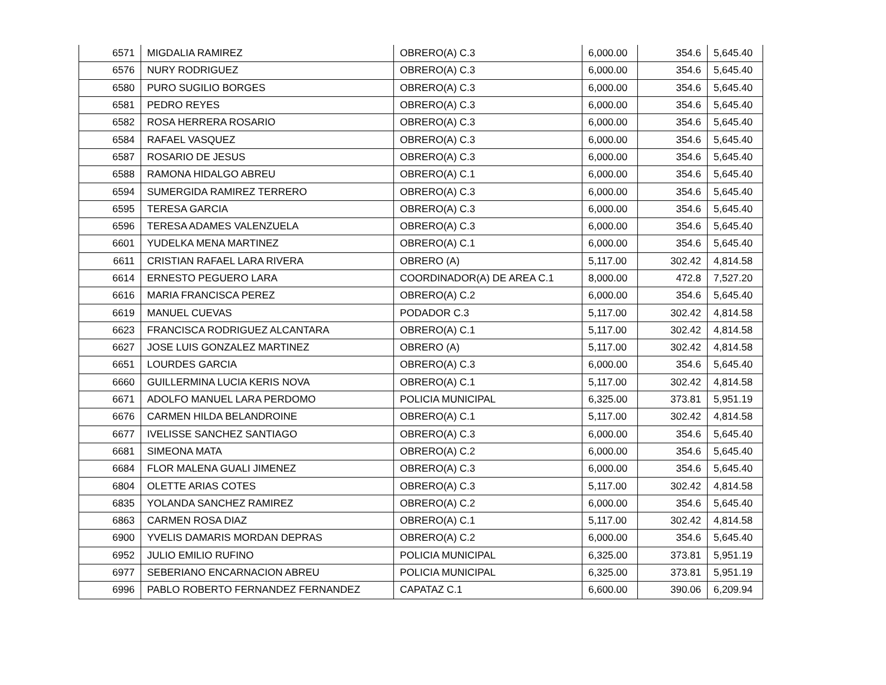| 6571 | MIGDALIA RAMIREZ | OBRERO(A) C.3 | 6,000.00 | 354.6 | 5,645.40 |
| 6576 | NURY RODRIGUEZ | OBRERO(A) C.3 | 6,000.00 | 354.6 | 5,645.40 |
| 6580 | PURO SUGILIO BORGES | OBRERO(A) C.3 | 6,000.00 | 354.6 | 5,645.40 |
| 6581 | PEDRO REYES | OBRERO(A) C.3 | 6,000.00 | 354.6 | 5,645.40 |
| 6582 | ROSA HERRERA ROSARIO | OBRERO(A) C.3 | 6,000.00 | 354.6 | 5,645.40 |
| 6584 | RAFAEL VASQUEZ | OBRERO(A) C.3 | 6,000.00 | 354.6 | 5,645.40 |
| 6587 | ROSARIO DE JESUS | OBRERO(A) C.3 | 6,000.00 | 354.6 | 5,645.40 |
| 6588 | RAMONA HIDALGO ABREU | OBRERO(A) C.1 | 6,000.00 | 354.6 | 5,645.40 |
| 6594 | SUMERGIDA RAMIREZ TERRERO | OBRERO(A) C.3 | 6,000.00 | 354.6 | 5,645.40 |
| 6595 | TERESA GARCIA | OBRERO(A) C.3 | 6,000.00 | 354.6 | 5,645.40 |
| 6596 | TERESA ADAMES VALENZUELA | OBRERO(A) C.3 | 6,000.00 | 354.6 | 5,645.40 |
| 6601 | YUDELKA MENA MARTINEZ | OBRERO(A) C.1 | 6,000.00 | 354.6 | 5,645.40 |
| 6611 | CRISTIAN RAFAEL LARA RIVERA | OBRERO (A) | 5,117.00 | 302.42 | 4,814.58 |
| 6614 | ERNESTO PEGUERO LARA | COORDINADOR(A) DE AREA C.1 | 8,000.00 | 472.8 | 7,527.20 |
| 6616 | MARIA FRANCISCA PEREZ | OBRERO(A) C.2 | 6,000.00 | 354.6 | 5,645.40 |
| 6619 | MANUEL CUEVAS | PODADOR C.3 | 5,117.00 | 302.42 | 4,814.58 |
| 6623 | FRANCISCA RODRIGUEZ ALCANTARA | OBRERO(A) C.1 | 5,117.00 | 302.42 | 4,814.58 |
| 6627 | JOSE LUIS GONZALEZ MARTINEZ | OBRERO (A) | 5,117.00 | 302.42 | 4,814.58 |
| 6651 | LOURDES GARCIA | OBRERO(A) C.3 | 6,000.00 | 354.6 | 5,645.40 |
| 6660 | GUILLERMINA LUCIA KERIS NOVA | OBRERO(A) C.1 | 5,117.00 | 302.42 | 4,814.58 |
| 6671 | ADOLFO MANUEL LARA PERDOMO | POLICIA MUNICIPAL | 6,325.00 | 373.81 | 5,951.19 |
| 6676 | CARMEN HILDA BELANDROINE | OBRERO(A) C.1 | 5,117.00 | 302.42 | 4,814.58 |
| 6677 | IVELISSE SANCHEZ SANTIAGO | OBRERO(A) C.3 | 6,000.00 | 354.6 | 5,645.40 |
| 6681 | SIMEONA MATA | OBRERO(A) C.2 | 6,000.00 | 354.6 | 5,645.40 |
| 6684 | FLOR MALENA GUALI JIMENEZ | OBRERO(A) C.3 | 6,000.00 | 354.6 | 5,645.40 |
| 6804 | OLETTE ARIAS COTES | OBRERO(A) C.3 | 5,117.00 | 302.42 | 4,814.58 |
| 6835 | YOLANDA SANCHEZ RAMIREZ | OBRERO(A) C.2 | 6,000.00 | 354.6 | 5,645.40 |
| 6863 | CARMEN ROSA DIAZ | OBRERO(A) C.1 | 5,117.00 | 302.42 | 4,814.58 |
| 6900 | YVELIS DAMARIS MORDAN DEPRAS | OBRERO(A) C.2 | 6,000.00 | 354.6 | 5,645.40 |
| 6952 | JULIO EMILIO RUFINO | POLICIA MUNICIPAL | 6,325.00 | 373.81 | 5,951.19 |
| 6977 | SEBERIANO ENCARNACION ABREU | POLICIA MUNICIPAL | 6,325.00 | 373.81 | 5,951.19 |
| 6996 | PABLO ROBERTO FERNANDEZ FERNANDEZ | CAPATAZ C.1 | 6,600.00 | 390.06 | 6,209.94 |